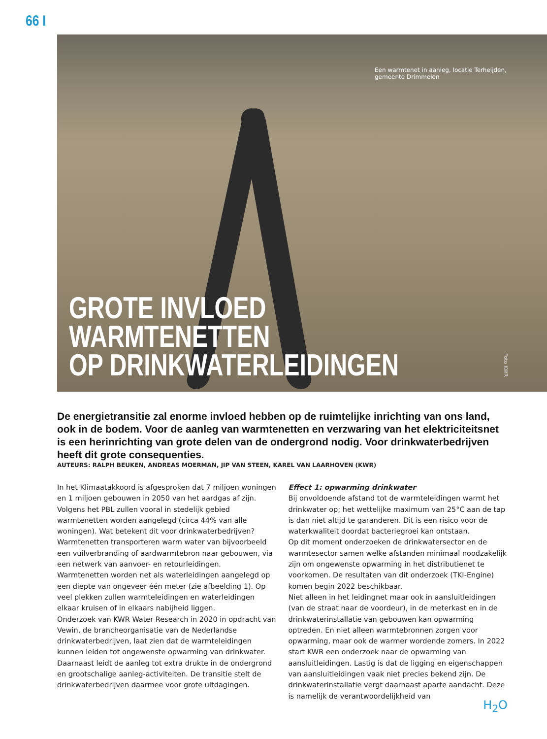66 I
Een warmtenet in aanleg, locatie Terheijden, gemeente Drimmelen
GROTE INVLOED WARMTENETTEN
OP DRINKWATERLEIDINGEN
Foto KWR
De energietransitie zal enorme invloed hebben op de ruimtelijke inrichting van ons land, ook in de bodem. Voor de aanleg van warmtenetten en verzwaring van het elektriciteitsnet is een herinrichting van grote delen van de ondergrond nodig. Voor drinkwaterbedrijven heeft dit grote consequenties.
AUTEURS: RALPH BEUKEN, ANDREAS MOERMAN, JIP VAN STEEN, KAREL VAN LAARHOVEN (KWR)
In het Klimaatakkoord is afgesproken dat 7 miljoen woningen en 1 miljoen gebouwen in 2050 van het aardgas af zijn. Volgens het PBL zullen vooral in stedelijk gebied warmtenetten worden aangelegd (circa 44% van alle woningen). Wat betekent dit voor drinkwaterbedrijven?
Warmtenetten transporteren warm water van bijvoorbeeld een vuilverbranding of aardwarmtebron naar gebouwen, via een netwerk van aanvoer- en retourleidingen.
Warmtenetten worden net als waterleidingen aangelegd op een diepte van ongeveer één meter (zie afbeelding 1). Op veel plekken zullen warmteleidingen en waterleidingen elkaar kruisen of in elkaars nabijheid liggen.
Onderzoek van KWR Water Research in 2020 in opdracht van Vewin, de brancheorganisatie van de Nederlandse drinkwater­bedrijven, laat zien dat de warmteleidingen kunnen leiden tot ongewenste opwarming van drinkwater. Daarnaast leidt de aanleg tot extra drukte in de ondergrond en grootschalige aanleg-activiteiten. De transitie stelt de drinkwaterbedrijven daarmee voor grote uitdagingen.
Effect 1: opwarming drinkwater
Bij onvoldoende afstand tot de warmteleidingen warmt het drinkwater op; het wettelijke maximum van 25°C aan de tap is dan niet altijd te garanderen. Dit is een risico voor de water­kwaliteit doordat bacteriegroei kan ontstaan.
Op dit moment onderzoeken de drinkwatersector en de warm­tesector samen welke afstanden minimaal noodzakelijk zijn om ongewenste opwarming in het distributienet te voorkomen. De resultaten van dit onderzoek (TKI-Engine) komen begin 2022 beschikbaar.
Niet alleen in het leidingnet maar ook in aansluitleidingen (van de straat naar de voordeur), in de meterkast en in de drink­waterinstallatie van gebouwen kan opwarming optreden. En niet alleen warmtebronnen zorgen voor opwarming, maar ook de warmer wordende zomers. In 2022 start KWR een onder­zoek naar de opwarming van aansluitleidingen. Lastig is dat de ligging en eigenschappen van aansluitleidingen vaak niet precies bekend zijn. De drinkwaterinstallatie vergt daarnaast aparte aandacht. Deze is namelijk de verantwoordelijkheid van
H<sub>2</sub>O